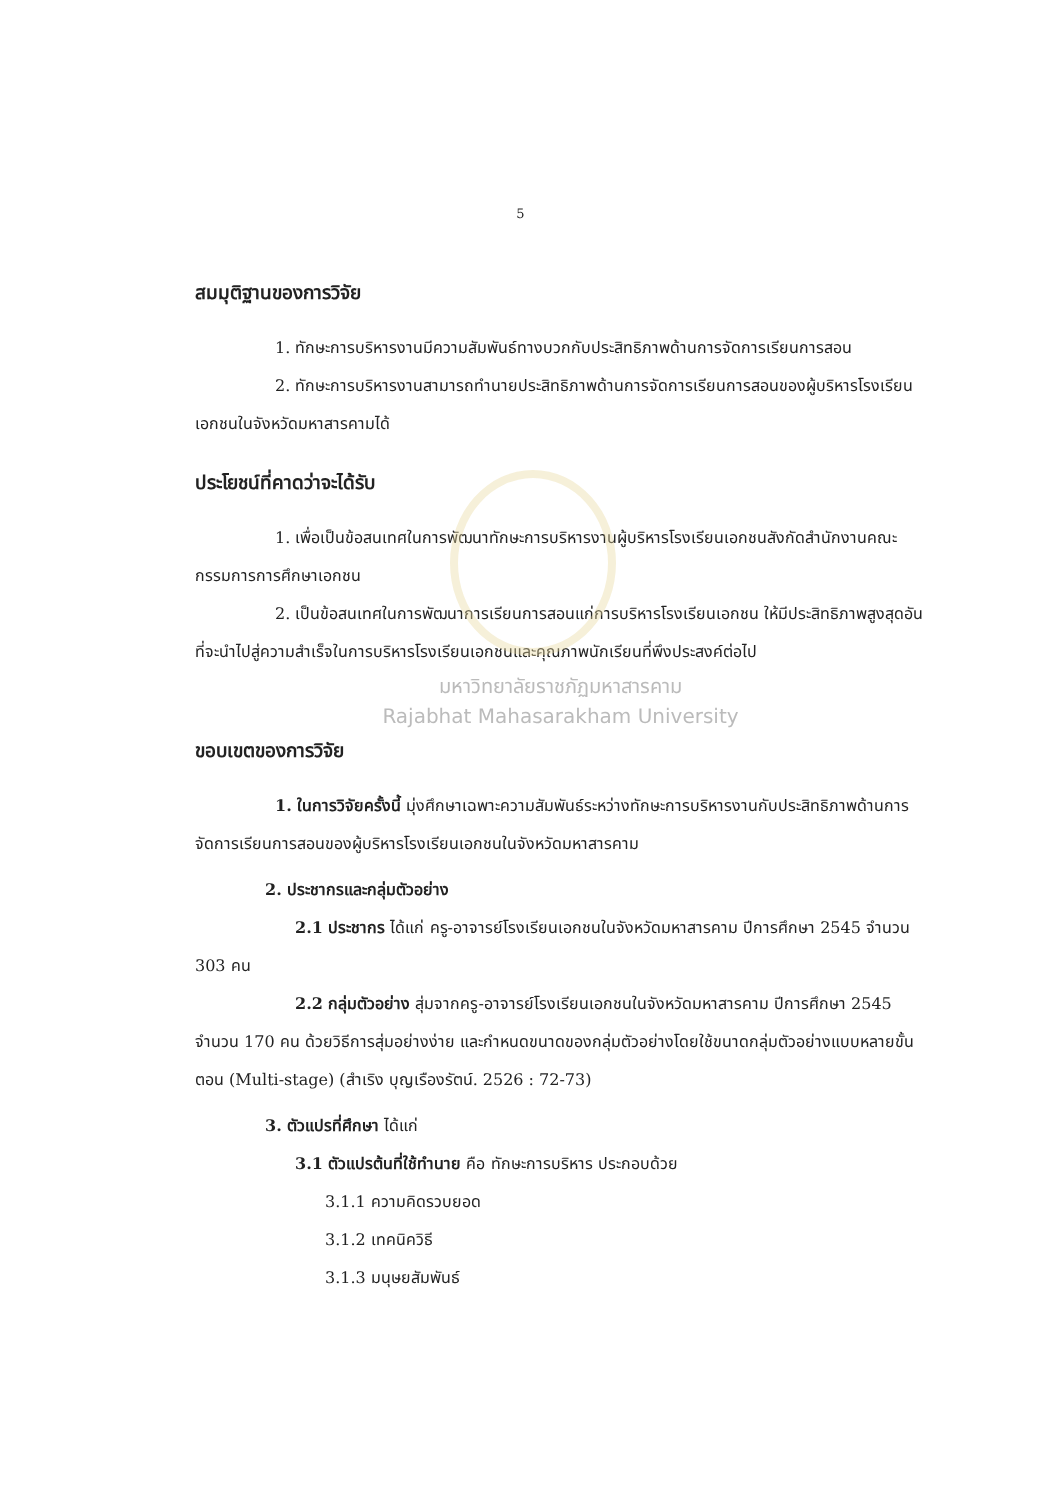5
สมมุติฐานของการวิจัย
1. ทักษะการบริหารงานมีความสัมพันธ์ทางบวกกับประสิทธิภาพด้านการจัดการเรียนการสอน
2. ทักษะการบริหารงานสามารถทำนายประสิทธิภาพด้านการจัดการเรียนการสอนของผู้บริหารโรงเรียนเอกชนในจังหวัดมหาสารคามได้
ประโยชน์ที่คาดว่าจะได้รับ
1. เพื่อเป็นข้อสนเทศในการพัฒนาทักษะการบริหารงานผู้บริหารโรงเรียนเอกชนสังกัดสำนักงานคณะกรรมการการศึกษาเอกชน
2. เป็นข้อสนเทศในการพัฒนาการเรียนการสอนแก่การบริหารโรงเรียนเอกชน ให้มีประสิทธิภาพสูงสุดอันที่จะนำไปสู่ความสำเร็จในการบริหารโรงเรียนเอกชนและคุณภาพนักเรียนที่พึงประสงค์ต่อไป
มหาวิทยาลัยราชภัฏมหาสารคาม
Rajabhat Mahasarakham University
ขอบเขตของการวิจัย
1. ในการวิจัยครั้งนี้ มุ่งศึกษาเฉพาะความสัมพันธ์ระหว่างทักษะการบริหารงานกับประสิทธิภาพด้านการจัดการเรียนการสอนของผู้บริหารโรงเรียนเอกชนในจังหวัดมหาสารคาม
2. ประชากรและกลุ่มตัวอย่าง
2.1 ประชากร ได้แก่ ครู-อาจารย์โรงเรียนเอกชนในจังหวัดมหาสารคาม ปีการศึกษา 2545 จำนวน 303 คน
2.2 กลุ่มตัวอย่าง สุ่มจากครู-อาจารย์โรงเรียนเอกชนในจังหวัดมหาสารคาม ปีการศึกษา 2545 จำนวน 170 คน ด้วยวิธีการสุ่มอย่างง่าย และกำหนดขนาดของกลุ่มตัวอย่างโดยใช้ขนาดกลุ่มตัวอย่างแบบหลายขั้นตอน (Multi-stage) (สำเริง บุญเรืองรัตน์. 2526 : 72-73)
3. ตัวแปรที่ศึกษา ได้แก่
3.1 ตัวแปรต้นที่ใช้ทำนาย คือ ทักษะการบริหาร ประกอบด้วย
3.1.1 ความคิดรวบยอด
3.1.2 เทคนิควิธี
3.1.3 มนุษยสัมพันธ์